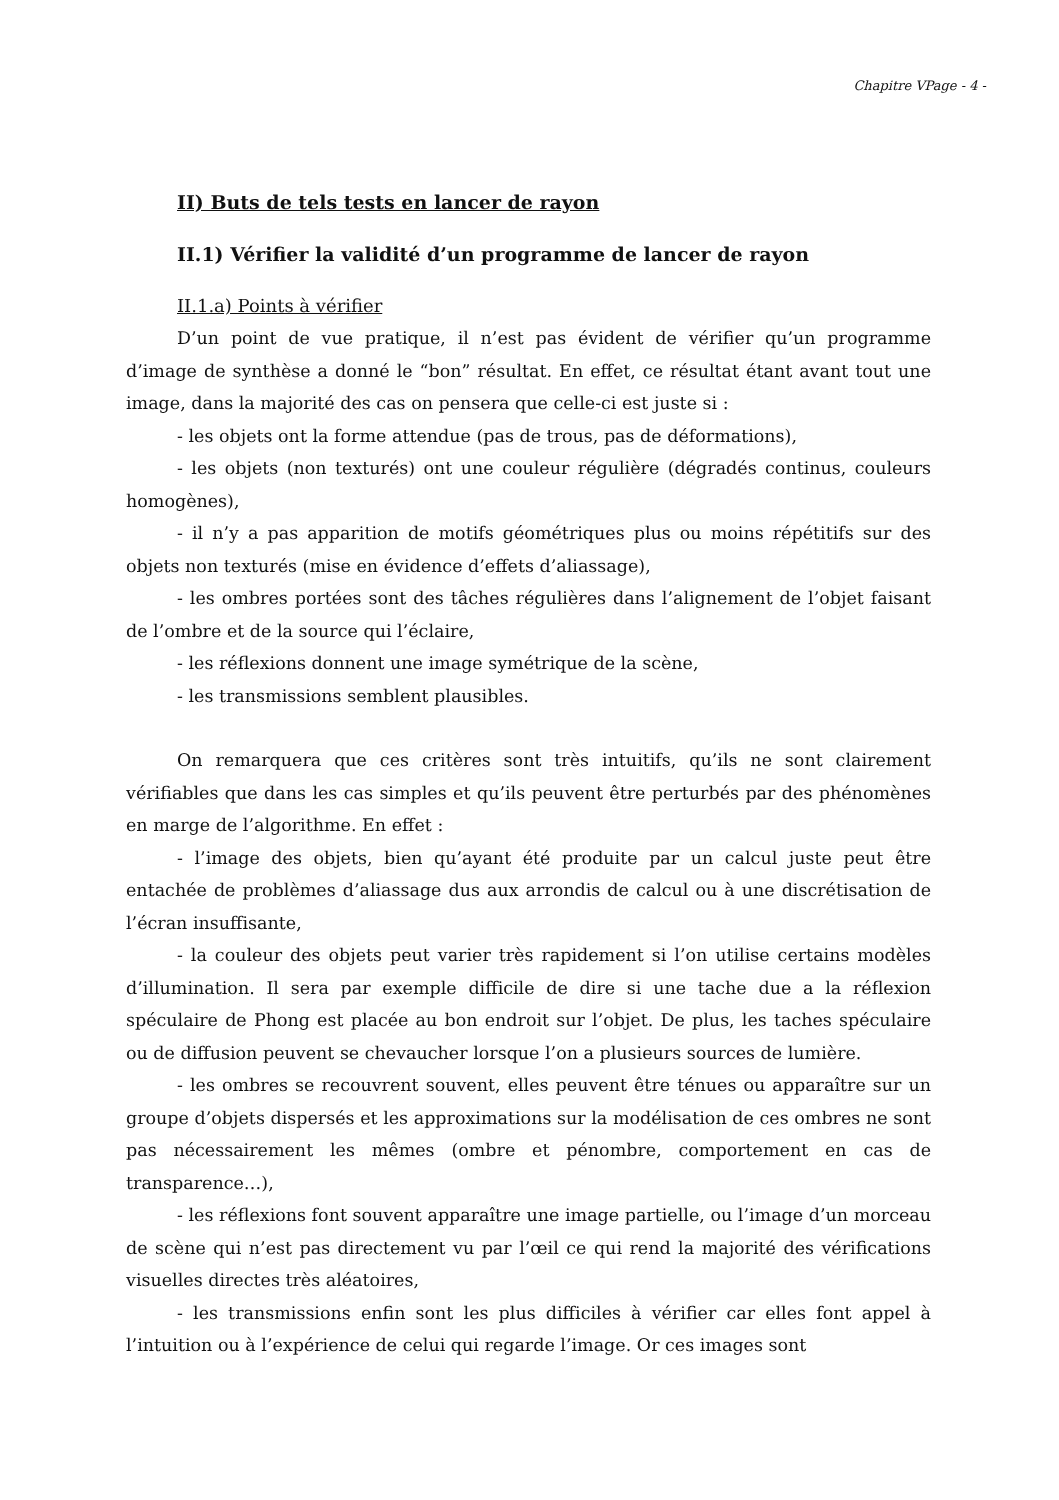Chapitre VPage - 4 -
II) Buts de tels tests en lancer de rayon
II.1) Vérifier la validité d’un programme de lancer de rayon
II.1.a) Points à vérifier
D’un point de vue pratique, il n’est pas évident de vérifier qu’un programme d’image de synthèse a donné le “bon” résultat. En effet, ce résultat étant avant tout une image, dans la majorité des cas on pensera que celle-ci est juste si :
- les objets ont la forme attendue (pas de trous, pas de déformations),
- les objets (non texturés) ont une couleur régulière (dégradés continus, couleurs homogènes),
- il n’y a pas apparition de motifs géométriques plus ou moins répétitifs sur des objets non texturés (mise en évidence d’effets d’aliassage),
- les ombres portées sont des tâches régulières dans l’alignement de l’objet faisant de l’ombre et de la source qui l’éclaire,
- les réflexions donnent une image symétrique de la scène,
- les transmissions semblent plausibles.
On remarquera que ces critères sont très intuitifs, qu’ils ne sont clairement vérifiables que dans les cas simples et qu’ils peuvent être perturbés par des phénomènes en marge de l’algorithme. En effet :
- l’image des objets, bien qu’ayant été produite par un calcul juste peut être entachée de problèmes d’aliassage dus aux arrondis de calcul ou à une discrétisation de l’écran insuffisante,
- la couleur des objets peut varier très rapidement si l’on utilise certains modèles d’illumination. Il sera par exemple difficile de dire si une tache due a la réflexion spéculaire de Phong est placée au bon endroit sur l’objet. De plus, les taches spéculaire ou de diffusion peuvent se chevaucher lorsque l’on a plusieurs sources de lumière.
- les ombres se recouvrent souvent, elles peuvent être ténues ou apparaître sur un groupe d’objets dispersés et les approximations sur la modélisation de ces ombres ne sont pas nécessairement les mêmes (ombre et pénombre, comportement en cas de transparence…),
- les réflexions font souvent apparaître une image partielle, ou l’image d’un morceau de scène qui n’est pas directement vu par l’œil ce qui rend la majorité des vérifications visuelles directes très aléatoires,
- les transmissions enfin sont les plus difficiles à vérifier car elles font appel à l’intuition ou à l’expérience de celui qui regarde l’image. Or ces images sont